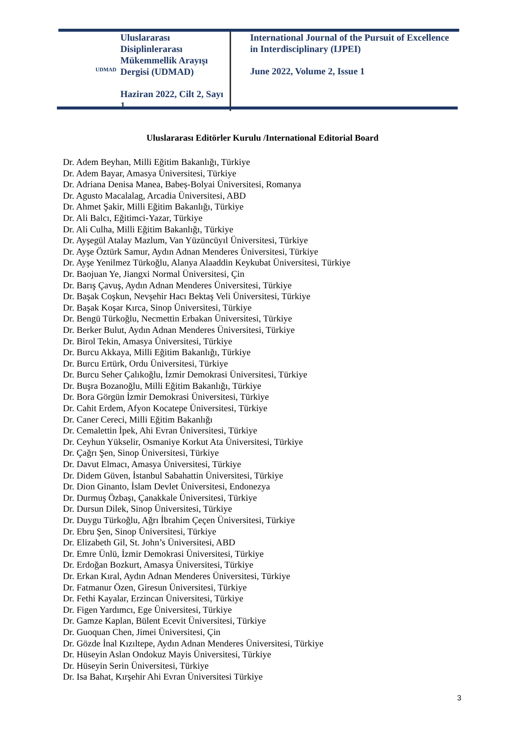UDMAD
Uluslararası Disiplinlerarası Mükemmellik Arayışı Dergisi (UDMAD)
Haziran 2022, Cilt 2, Sayı 1
International Journal of the Pursuit of Excellence in Interdisciplinary (IJPEI)
June 2022, Volume 2, Issue 1
Uluslararası Editörler Kurulu /International Editorial Board
Dr. Adem Beyhan, Milli Eğitim Bakanlığı, Türkiye
Dr. Adem Bayar, Amasya Üniversitesi, Türkiye
Dr. Adriana Denisa Manea, Babeș-Bolyai Üniversitesi, Romanya
Dr. Agusto Macalalag, Arcadia Üniversitesi, ABD
Dr. Ahmet Şakir, Milli Eğitim Bakanlığı, Türkiye
Dr. Ali Balcı, Eğitimci-Yazar, Türkiye
Dr. Ali Culha, Milli Eğitim Bakanlığı, Türkiye
Dr. Ayşegül Atalay Mazlum, Van Yüzüncüyıl Üniversitesi, Türkiye
Dr. Ayşe Öztürk Samur, Aydın Adnan Menderes Üniversitesi, Türkiye
Dr. Ayşe Yenilmez Türkoğlu, Alanya Alaaddin Keykubat Üniversitesi, Türkiye
Dr. Baojuan Ye, Jiangxi Normal Üniversitesi, Çin
Dr. Barış Çavuş, Aydın Adnan Menderes Üniversitesi, Türkiye
Dr. Başak Coşkun, Nevşehir Hacı Bektaş Veli Üniversitesi, Türkiye
Dr. Başak Koşar Kırca, Sinop Üniversitesi, Türkiye
Dr. Bengü Türkoğlu, Necmettin Erbakan Üniversitesi, Türkiye
Dr. Berker Bulut, Aydın Adnan Menderes Üniversitesi, Türkiye
Dr. Birol Tekin, Amasya Üniversitesi, Türkiye
Dr. Burcu Akkaya, Milli Eğitim Bakanlığı, Türkiye
Dr. Burcu Ertürk, Ordu Üniversitesi, Türkiye
Dr. Burcu Seher Çalıkoğlu, İzmir Demokrasi Üniversitesi, Türkiye
Dr. Buşra Bozanoğlu, Milli Eğitim Bakanlığı, Türkiye
Dr. Bora Görgün İzmir Demokrasi Üniversitesi, Türkiye
Dr. Cahit Erdem, Afyon Kocatepe Üniversitesi, Türkiye
Dr. Caner Cereci, Milli Eğitim Bakanlığı
Dr. Cemalettin İpek, Ahi Evran Üniversitesi, Türkiye
Dr. Ceyhun Yükselir, Osmaniye Korkut Ata Üniversitesi, Türkiye
Dr. Çağrı Şen, Sinop Üniversitesi, Türkiye
Dr. Davut Elmacı, Amasya Üniversitesi, Türkiye
Dr. Didem Güven, İstanbul Sabahattin Üniversitesi, Türkiye
Dr. Dion Ginanto, İslam Devlet Üniversitesi, Endonezya
Dr. Durmuş Özbaşı, Çanakkale Üniversitesi, Türkiye
Dr. Dursun Dilek, Sinop Üniversitesi, Türkiye
Dr. Duygu Türkoğlu, Ağrı İbrahim Çeçen Üniversitesi, Türkiye
Dr. Ebru Şen, Sinop Üniversitesi, Türkiye
Dr. Elizabeth Gil, St. John’s Üniversitesi, ABD
Dr. Emre Ünlü, İzmir Demokrasi Üniversitesi, Türkiye
Dr. Erdoğan Bozkurt, Amasya Üniversitesi, Türkiye
Dr. Erkan Kıral, Aydın Adnan Menderes Üniversitesi, Türkiye
Dr. Fatmanur Özen, Giresun Üniversitesi, Türkiye
Dr. Fethi Kayalar, Erzincan Üniversitesi, Türkiye
Dr. Figen Yardımcı, Ege Üniversitesi, Türkiye
Dr. Gamze Kaplan, Bülent Ecevit Üniversitesi, Türkiye
Dr. Guoquan Chen, Jimei Üniversitesi, Çin
Dr. Gözde İnal Kızıltepe, Aydın Adnan Menderes Üniversitesi, Türkiye
Dr. Hüseyin Aslan Ondokuz Mayis Üniversitesi, Türkiye
Dr. Hüseyin Serin Üniversitesi, Türkiye
Dr. Isa Bahat, Kırşehir Ahi Evran Üniversitesi Türkiye
3